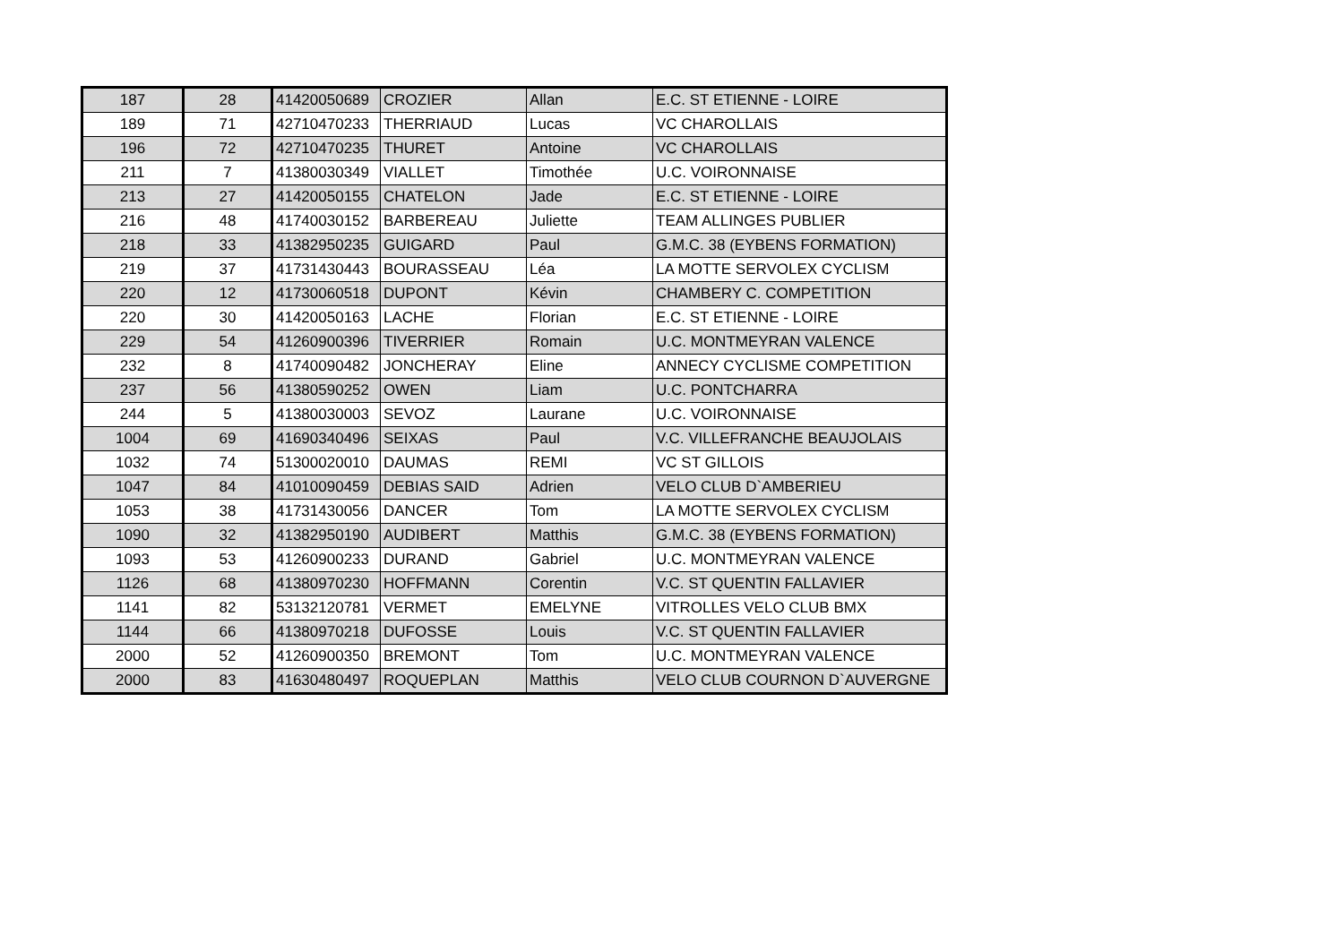| 187 | 28 | 41420050689 | CROZIER | Allan | E.C. ST ETIENNE - LOIRE |
| 189 | 71 | 42710470233 | THERRIAUD | Lucas | VC CHAROLLAIS |
| 196 | 72 | 42710470235 | THURET | Antoine | VC CHAROLLAIS |
| 211 | 7 | 41380030349 | VIALLET | Timothée | U.C. VOIRONNAISE |
| 213 | 27 | 41420050155 | CHATELON | Jade | E.C. ST ETIENNE - LOIRE |
| 216 | 48 | 41740030152 | BARBEREAU | Juliette | TEAM ALLINGES PUBLIER |
| 218 | 33 | 41382950235 | GUIGARD | Paul | G.M.C. 38 (EYBENS FORMATION) |
| 219 | 37 | 41731430443 | BOURASSEAU | Léa | LA MOTTE SERVOLEX CYCLISM |
| 220 | 12 | 41730060518 | DUPONT | Kévin | CHAMBERY C. COMPETITION |
| 220 | 30 | 41420050163 | LACHE | Florian | E.C. ST ETIENNE - LOIRE |
| 229 | 54 | 41260900396 | TIVERRIER | Romain | U.C. MONTMEYRAN VALENCE |
| 232 | 8 | 41740090482 | JONCHERAY | Eline | ANNECY CYCLISME COMPETITION |
| 237 | 56 | 41380590252 | OWEN | Liam | U.C. PONTCHARRA |
| 244 | 5 | 41380030003 | SEVOZ | Laurane | U.C. VOIRONNAISE |
| 1004 | 69 | 41690340496 | SEIXAS | Paul | V.C. VILLEFRANCHE BEAUJOLAIS |
| 1032 | 74 | 51300020010 | DAUMAS | REMI | VC ST GILLOIS |
| 1047 | 84 | 41010090459 | DEBIAS SAID | Adrien | VELO CLUB D`AMBERIEU |
| 1053 | 38 | 41731430056 | DANCER | Tom | LA MOTTE SERVOLEX CYCLISM |
| 1090 | 32 | 41382950190 | AUDIBERT | Matthis | G.M.C. 38 (EYBENS FORMATION) |
| 1093 | 53 | 41260900233 | DURAND | Gabriel | U.C. MONTMEYRAN VALENCE |
| 1126 | 68 | 41380970230 | HOFFMANN | Corentin | V.C. ST QUENTIN FALLAVIER |
| 1141 | 82 | 53132120781 | VERMET | EMELYNE | VITROLLES VELO CLUB BMX |
| 1144 | 66 | 41380970218 | DUFOSSE | Louis | V.C. ST QUENTIN FALLAVIER |
| 2000 | 52 | 41260900350 | BREMONT | Tom | U.C. MONTMEYRAN VALENCE |
| 2000 | 83 | 41630480497 | ROQUEPLAN | Matthis | VELO CLUB COURNON D`AUVERGNE |